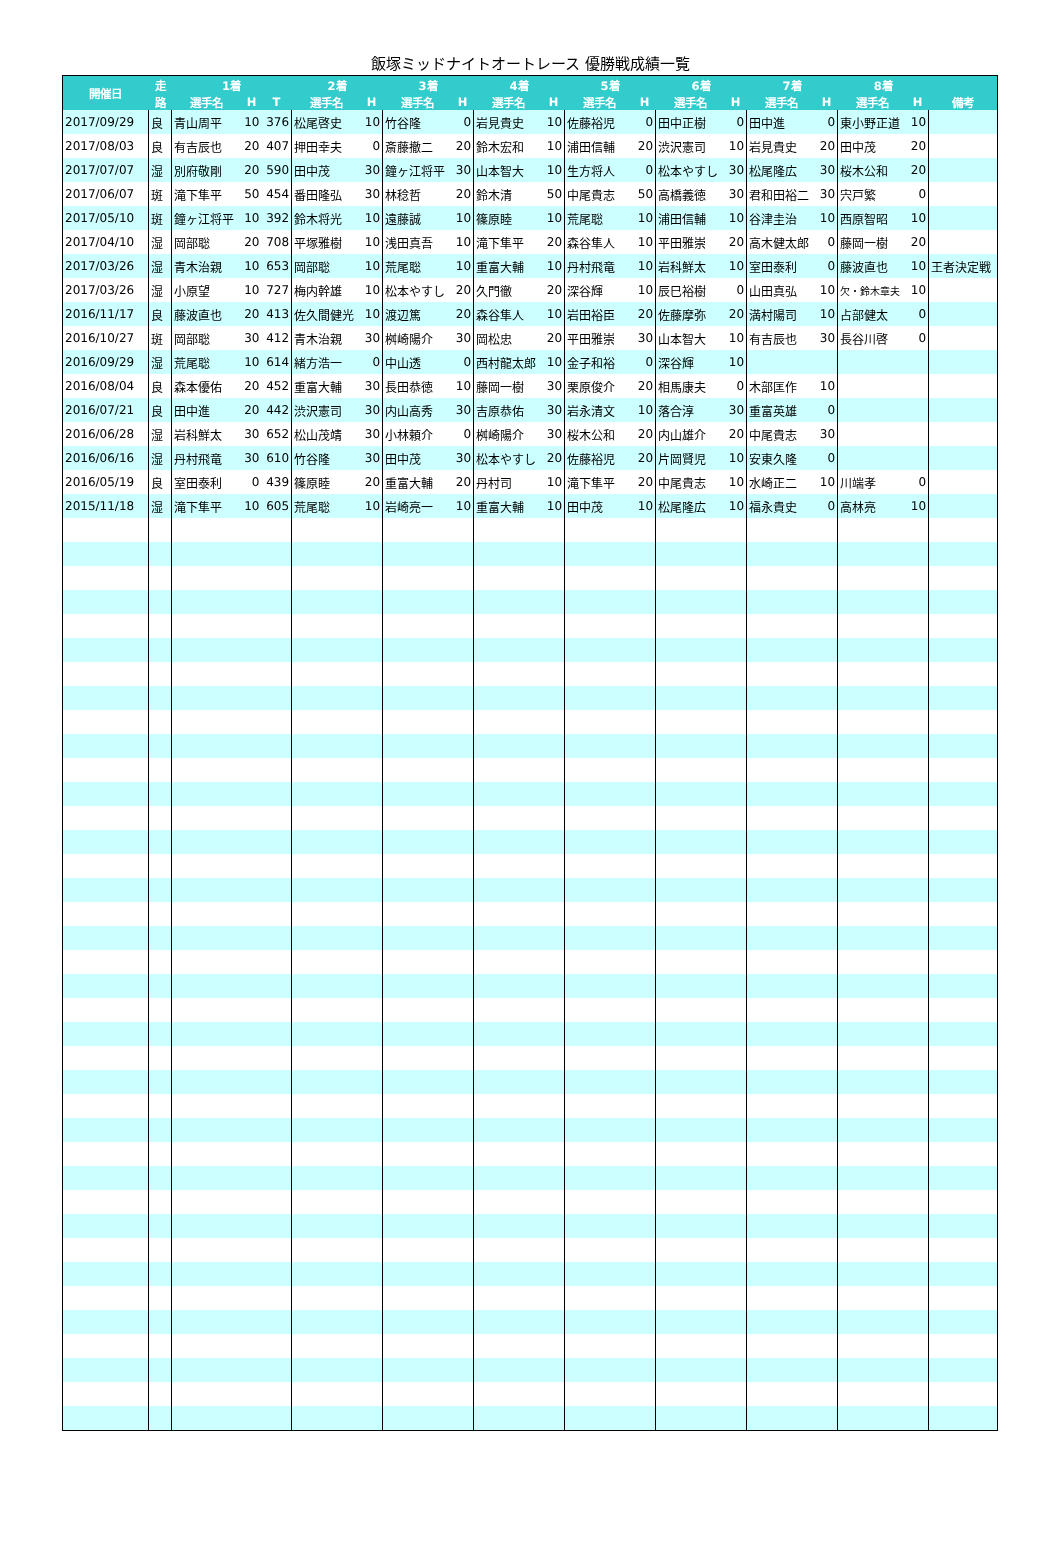飯塚ミッドナイトオートレース 優勝戦成績一覧
| 開催日 | 走 | 1着 | | | 2着 | | 3着 | | 4着 | | 5着 | | 6着 | | 7着 | | 8着 | | |
| --- | --- | --- | --- | --- | --- | --- | --- | --- | --- | --- | --- | --- | --- | --- | --- | --- | --- | --- | --- |
| | 路 | 選手名 | H | T | 選手名 | H | 選手名 | H | 選手名 | H | 選手名 | H | 選手名 | H | 選手名 | H | 選手名 | H | 備考 |
| 2017/09/29 | 良 | 青山周平 | 10 | 376 | 松尾啓史 | 10 | 竹谷隆 | 0 | 岩見貴史 | 10 | 佐藤裕児 | 0 | 田中正樹 | 0 | 田中進 | 0 | 東小野正道 | 10 | |
| 2017/08/03 | 良 | 有吉辰也 | 20 | 407 | 押田幸夫 | 0 | 斎藤撤二 | 20 | 鈴木宏和 | 10 | 浦田信輔 | 20 | 渋沢憲司 | 10 | 岩見貴史 | 20 | 田中茂 | 20 | |
| 2017/07/07 | 湿 | 別府敬剛 | 20 | 590 | 田中茂 | 30 | 鐘ヶ江将平 | 30 | 山本智大 | 10 | 生方将人 | 0 | 松本やすし | 30 | 松尾隆広 | 30 | 桜木公和 | 20 | |
| 2017/06/07 | 斑 | 滝下隼平 | 50 | 454 | 番田隆弘 | 30 | 林稔哲 | 20 | 鈴木清 | 50 | 中尾貴志 | 50 | 高橋義徳 | 30 | 君和田裕二 | 30 | 宍戸繁 | 0 | |
| 2017/05/10 | 斑 | 鐘ヶ江将平 | 10 | 392 | 鈴木将光 | 10 | 遠藤誠 | 10 | 篠原睦 | 10 | 荒尾聡 | 10 | 浦田信輔 | 10 | 谷津圭治 | 10 | 西原智昭 | 10 | |
| 2017/04/10 | 湿 | 岡部聡 | 20 | 708 | 平塚雅樹 | 10 | 浅田真吾 | 10 | 滝下隼平 | 20 | 森谷隼人 | 10 | 平田雅崇 | 20 | 高木健太郎 | 0 | 藤岡一樹 | 20 | |
| 2017/03/26 | 湿 | 青木治親 | 10 | 653 | 岡部聡 | 10 | 荒尾聡 | 10 | 重富大輔 | 10 | 丹村飛竜 | 10 | 岩科鮮太 | 10 | 室田泰利 | 0 | 藤波直也 | 10 | 王者決定戦 |
| 2017/03/26 | 湿 | 小原望 | 10 | 727 | 梅内幹雄 | 10 | 松本やすし | 20 | 久門徹 | 20 | 深谷輝 | 10 | 辰巳裕樹 | 0 | 山田真弘 | 10 | 欠・鈴木章夫 | 10 | |
| 2016/11/17 | 良 | 藤波直也 | 20 | 413 | 佐久間健光 | 10 | 渡辺篤 | 20 | 森谷隼人 | 10 | 岩田裕臣 | 20 | 佐藤摩弥 | 20 | 満村陽司 | 10 | 占部健太 | 0 | |
| 2016/10/27 | 斑 | 岡部聡 | 30 | 412 | 青木治親 | 30 | 桝崎陽介 | 30 | 岡松忠 | 20 | 平田雅崇 | 30 | 山本智大 | 10 | 有吉辰也 | 30 | 長谷川啓 | 0 | |
| 2016/09/29 | 湿 | 荒尾聡 | 10 | 614 | 緒方浩一 | 0 | 中山透 | 0 | 西村龍太郎 | 10 | 金子和裕 | 0 | 深谷輝 | 10 | | | | | |
| 2016/08/04 | 良 | 森本優佑 | 20 | 452 | 重富大輔 | 30 | 長田恭徳 | 10 | 藤岡一樹 | 30 | 栗原俊介 | 20 | 相馬康夫 | 0 | 木部匡作 | 10 | | | |
| 2016/07/21 | 良 | 田中進 | 20 | 442 | 渋沢憲司 | 30 | 内山高秀 | 30 | 吉原恭佑 | 30 | 岩永清文 | 10 | 落合淳 | 30 | 重富英雄 | 0 | | | |
| 2016/06/28 | 湿 | 岩科鮮太 | 30 | 652 | 松山茂靖 | 30 | 小林頼介 | 0 | 桝崎陽介 | 30 | 桜木公和 | 20 | 内山雄介 | 20 | 中尾貴志 | 30 | | | |
| 2016/06/16 | 湿 | 丹村飛竜 | 30 | 610 | 竹谷隆 | 30 | 田中茂 | 30 | 松本やすし | 20 | 佐藤裕児 | 20 | 片岡賢児 | 10 | 安東久隆 | 0 | | | |
| 2016/05/19 | 良 | 室田泰利 | 0 | 439 | 篠原睦 | 20 | 重富大輔 | 20 | 丹村司 | 10 | 滝下隼平 | 20 | 中尾貴志 | 10 | 水崎正二 | 10 | 川端孝 | 0 | |
| 2015/11/18 | 湿 | 滝下隼平 | 10 | 605 | 荒尾聡 | 10 | 岩崎亮一 | 10 | 重富大輔 | 10 | 田中茂 | 10 | 松尾隆広 | 10 | 福永貴史 | 0 | 高林亮 | 10 | |